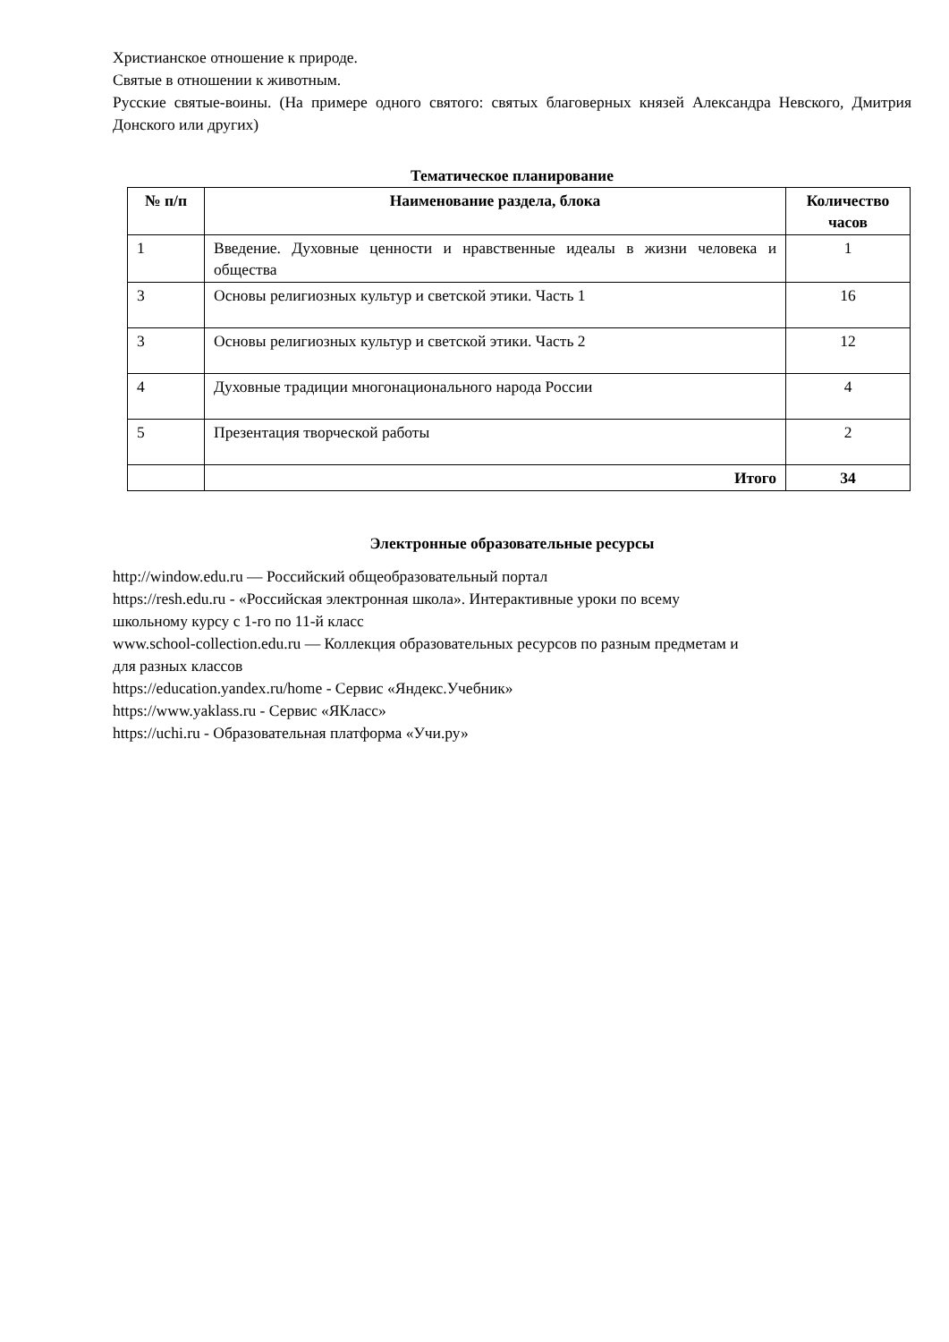Христианское отношение к природе.
Святые в отношении к животным.
Русские святые-воины. (На примере одного святого: святых благоверных князей Александра Невского, Дмитрия Донского или других)
Тематическое планирование
| № п/п | Наименование раздела, блока | Количество часов |
| --- | --- | --- |
| 1 | Введение. Духовные ценности и нравственные идеалы в жизни человека и общества | 1 |
| 3 | Основы религиозных культур и светской этики. Часть 1 | 16 |
| 3 | Основы религиозных культур и светской этики. Часть 2 | 12 |
| 4 | Духовные традиции многонационального народа России | 4 |
| 5 | Презентация творческой работы | 2 |
| | Итого | 34 |
Электронные образовательные ресурсы
http://window.edu.ru — Российский общеобразовательный портал
https://resh.edu.ru - «Российская электронная школа». Интерактивные уроки по всему
школьному курсу с 1-го по 11-й класс
www.school-collection.edu.ru — Коллекция образовательных ресурсов по разным предметам и
для разных классов
https://education.yandex.ru/home - Сервис «Яндекс.Учебник»
https://www.yaklass.ru - Сервис «ЯКласс»
https://uchi.ru - Образовательная платформа «Учи.ру»